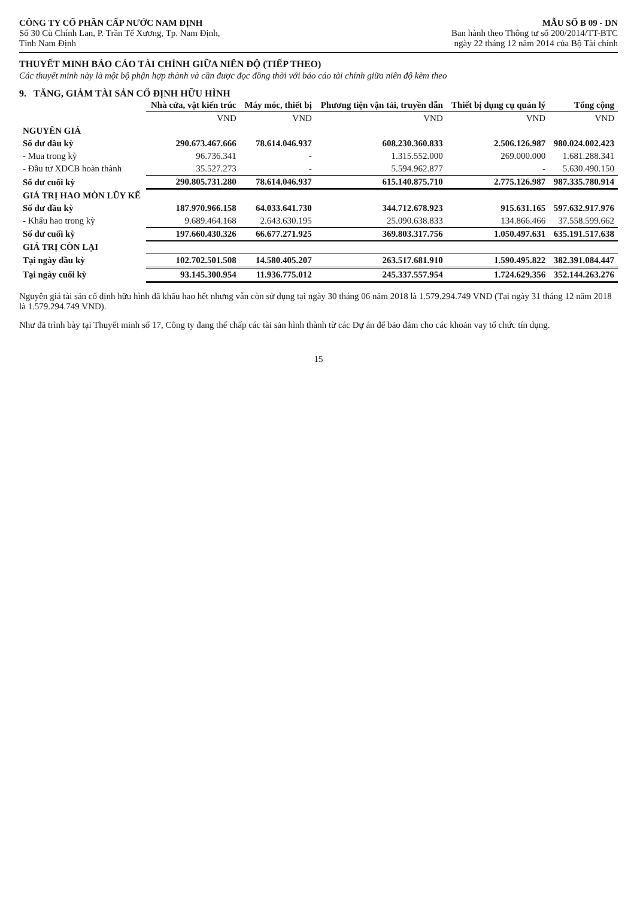CÔNG TY CỔ PHẦN CẤP NƯỚC NAM ĐỊNH
Số 30 Cù Chính Lan, P. Trần Tế Xương, Tp. Nam Định,
Tỉnh Nam Định
MẪU SỐ B 09 - DN
Ban hành theo Thông tư số 200/2014/TT-BTC
ngày 22 tháng 12 năm 2014 của Bộ Tài chính
THUYẾT MINH BÁO CÁO TÀI CHÍNH GIỮA NIÊN ĐỘ (TIẾP THEO)
Các thuyết minh này là một bộ phận hợp thành và cần được đọc đồng thời với báo cáo tài chính giữa niên độ kèm theo
9. TĂNG, GIẢM TÀI SẢN CỐ ĐỊNH HỮU HÌNH
| | Nhà cửa, vật kiến trúc | Máy móc, thiết bị | Phương tiện vận tải, truyền dẫn | Thiết bị dụng cụ quản lý | Tổng cộng |
| --- | --- | --- | --- | --- | --- |
| | VND | VND | VND | VND | VND |
| NGUYÊN GIÁ | | | | | |
| Số dư đầu kỳ | 290.673.467.666 | 78.614.046.937 | 608.230.360.833 | 2.506.126.987 | 980.024.002.423 |
| - Mua trong kỳ | 96.736.341 | - | 1.315.552.000 | 269.000.000 | 1.681.288.341 |
| - Đầu tư XDCB hoàn thành | 35.527.273 | - | 5.594.962.877 | - | 5.630.490.150 |
| Số dư cuối kỳ | 290.805.731.280 | 78.614.046.937 | 615.140.875.710 | 2.775.126.987 | 987.335.780.914 |
| GIÁ TRỊ HAO MÒN LŨY KẾ | | | | | |
| Số dư đầu kỳ | 187.970.966.158 | 64.033.641.730 | 344.712.678.923 | 915.631.165 | 597.632.917.976 |
| - Khấu hao trong kỳ | 9.689.464.168 | 2.643.630.195 | 25.090.638.833 | 134.866.466 | 37.558.599.662 |
| Số dư cuối kỳ | 197.660.430.326 | 66.677.271.925 | 369.803.317.756 | 1.050.497.631 | 635.191.517.638 |
| GIÁ TRỊ CÒN LẠI | | | | | |
| Tại ngày đầu kỳ | 102.702.501.508 | 14.580.405.207 | 263.517.681.910 | 1.590.495.822 | 382.391.084.447 |
| Tại ngày cuối kỳ | 93.145.300.954 | 11.936.775.012 | 245.337.557.954 | 1.724.629.356 | 352.144.263.276 |
Nguyên giá tài sản cố định hữu hình đã khấu hao hết nhưng vẫn còn sử dụng tại ngày 30 tháng 06 năm 2018 là 1.579.294.749 VND (Tại ngày 31 tháng 12 năm 2018 là 1.579.294.749 VND).
Như đã trình bày tại Thuyết minh số 17, Công ty đang thế chấp các tài sản hình thành từ các Dự án để bảo đảm cho các khoản vay tổ chức tín dụng.
15